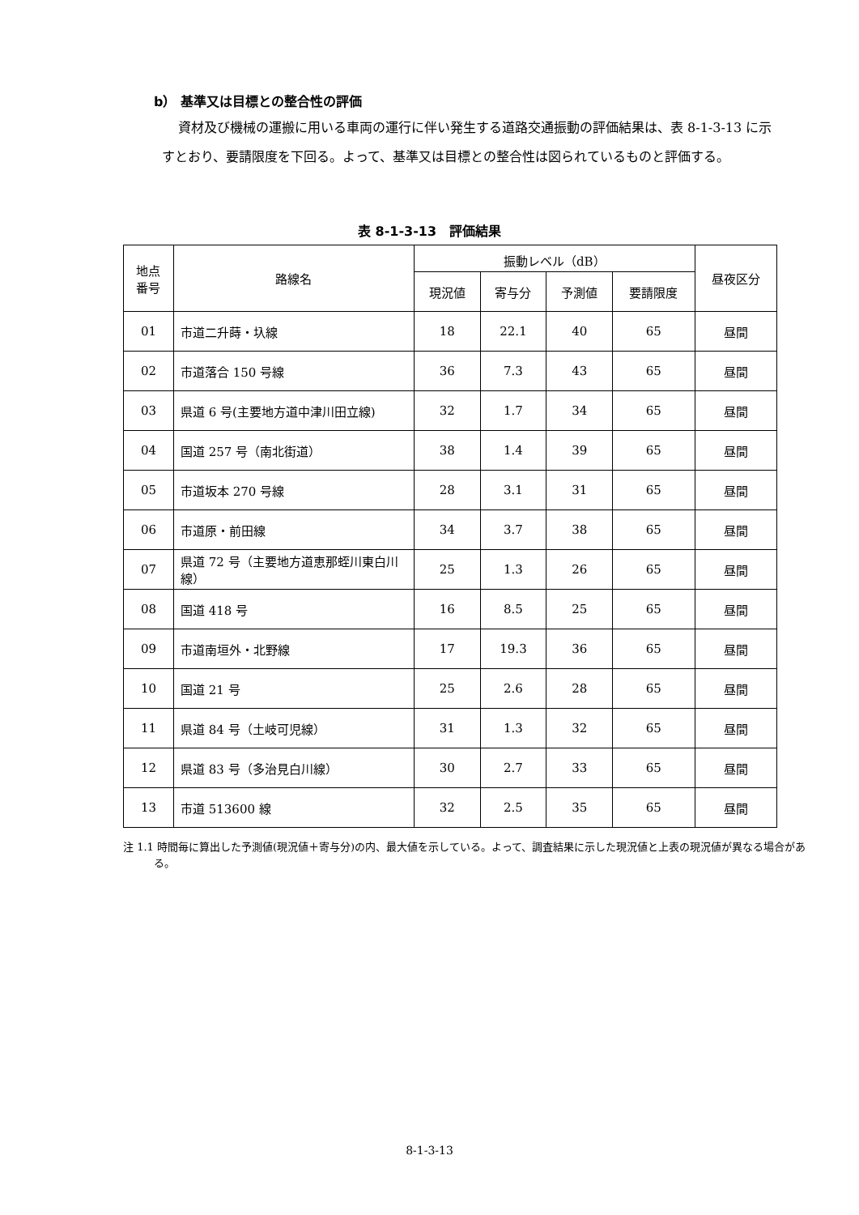b） 基準又は目標との整合性の評価
資材及び機械の運搬に用いる車両の運行に伴い発生する道路交通振動の評価結果は、表 8-1-3-13 に示すとおり、要請限度を下回る。よって、基準又は目標との整合性は図られているものと評価する。
表 8-1-3-13　評価結果
| 地点 番号 | 路線名 | 振動レベル（dB） | | | | 昼夜区分 |
| --- | --- | --- | --- | --- | --- | --- |
| | | 現況値 | 寄与分 | 予測値 | 要請限度 | |
| 01 | 市道二升蒔・圦線 | 18 | 22.1 | 40 | 65 | 昼間 |
| 02 | 市道落合 150 号線 | 36 | 7.3 | 43 | 65 | 昼間 |
| 03 | 県道 6 号(主要地方道中津川田立線) | 32 | 1.7 | 34 | 65 | 昼間 |
| 04 | 国道 257 号（南北街道） | 38 | 1.4 | 39 | 65 | 昼間 |
| 05 | 市道坂本 270 号線 | 28 | 3.1 | 31 | 65 | 昼間 |
| 06 | 市道原・前田線 | 34 | 3.7 | 38 | 65 | 昼間 |
| 07 | 県道 72 号（主要地方道恵那蛭川東白川線） | 25 | 1.3 | 26 | 65 | 昼間 |
| 08 | 国道 418 号 | 16 | 8.5 | 25 | 65 | 昼間 |
| 09 | 市道南垣外・北野線 | 17 | 19.3 | 36 | 65 | 昼間 |
| 10 | 国道 21 号 | 25 | 2.6 | 28 | 65 | 昼間 |
| 11 | 県道 84 号（土岐可児線） | 31 | 1.3 | 32 | 65 | 昼間 |
| 12 | 県道 83 号（多治見白川線） | 30 | 2.7 | 33 | 65 | 昼間 |
| 13 | 市道 513600 線 | 32 | 2.5 | 35 | 65 | 昼間 |
注 1.1 時間毎に算出した予測値(現況値＋寄与分)の内、最大値を示している。よって、調査結果に示した現況値と上表の現況値が異なる場合がある。
8-1-3-13